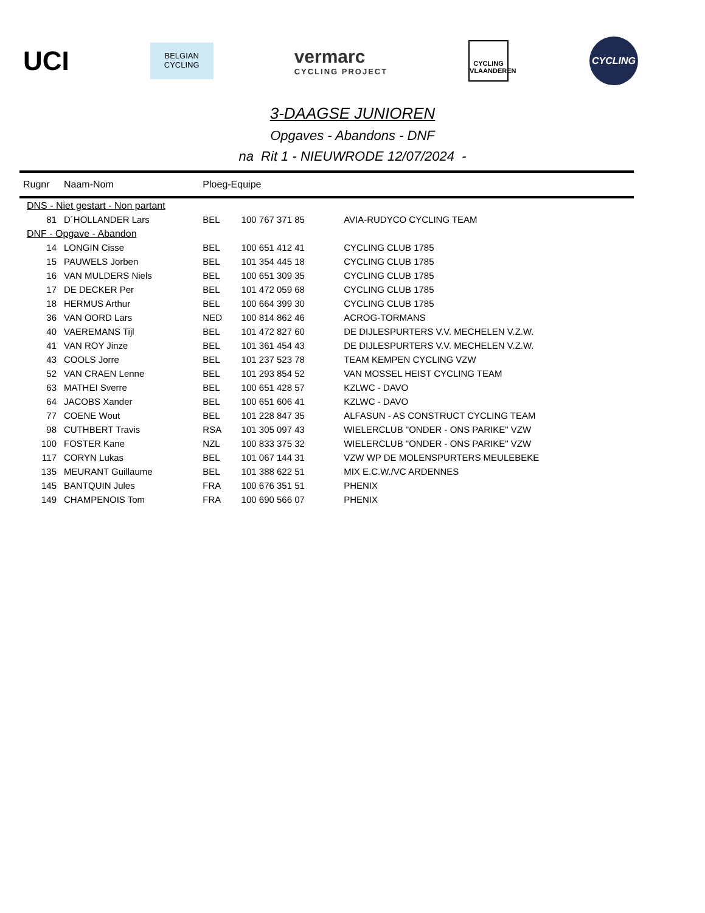UCI
BELGIAN
CYCLING
vermarc
CYCLING PROJECT
CYCLING
VLAANDEREN
CYCLING
3-DAAGSE JUNIOREN
Opgaves - Abandons - DNF
na Rit 1 - NIEUWRODE 12/07/2024 -
| Rugnr | Naam-Nom | Ploeg-Equipe | | |
| --- | --- | --- | --- | --- |
| DNS - Niet gestart - Non partant | | | | |
| 81 | D´HOLLANDER Lars | BEL | 100 767 371 85 | AVIA-RUDYCO CYCLING TEAM |
| DNF - Opgave - Abandon | | | | |
| 14 | LONGIN Cisse | BEL | 100 651 412 41 | CYCLING CLUB 1785 |
| 15 | PAUWELS Jorben | BEL | 101 354 445 18 | CYCLING CLUB 1785 |
| 16 | VAN MULDERS Niels | BEL | 100 651 309 35 | CYCLING CLUB 1785 |
| 17 | DE DECKER Per | BEL | 101 472 059 68 | CYCLING CLUB 1785 |
| 18 | HERMUS Arthur | BEL | 100 664 399 30 | CYCLING CLUB 1785 |
| 36 | VAN OORD Lars | NED | 100 814 862 46 | ACROG-TORMANS |
| 40 | VAEREMANS Tijl | BEL | 101 472 827 60 | DE DIJLESPURTERS V.V. MECHELEN V.Z.W. |
| 41 | VAN ROY Jinze | BEL | 101 361 454 43 | DE DIJLESPURTERS V.V. MECHELEN V.Z.W. |
| 43 | COOLS Jorre | BEL | 101 237 523 78 | TEAM KEMPEN CYCLING VZW |
| 52 | VAN CRAEN Lenne | BEL | 101 293 854 52 | VAN MOSSEL HEIST CYCLING TEAM |
| 63 | MATHEI Sverre | BEL | 100 651 428 57 | KZLWC - DAVO |
| 64 | JACOBS Xander | BEL | 100 651 606 41 | KZLWC - DAVO |
| 77 | COENE Wout | BEL | 101 228 847 35 | ALFASUN - AS CONSTRUCT CYCLING TEAM |
| 98 | CUTHBERT Travis | RSA | 101 305 097 43 | WIELERCLUB "ONDER - ONS PARIKE" VZW |
| 100 | FOSTER Kane | NZL | 100 833 375 32 | WIELERCLUB "ONDER - ONS PARIKE" VZW |
| 117 | CORYN Lukas | BEL | 101 067 144 31 | VZW WP DE MOLENSPURTERS MEULEBEKE |
| 135 | MEURANT Guillaume | BEL | 101 388 622 51 | MIX E.C.W./VC ARDENNES |
| 145 | BANTQUIN Jules | FRA | 100 676 351 51 | PHENIX |
| 149 | CHAMPENOIS Tom | FRA | 100 690 566 07 | PHENIX |